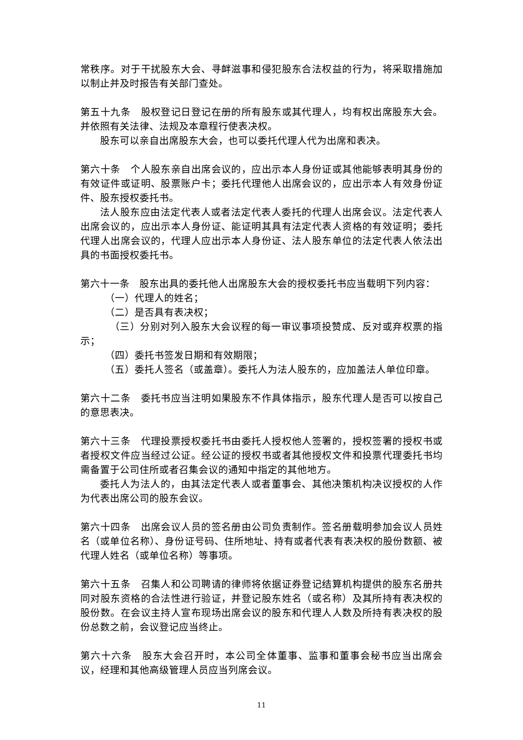常秩序。对于干扰股东大会、寻衅滋事和侵犯股东合法权益的行为，将采取措施加以制止并及时报告有关部门查处。
第五十九条　股权登记日登记在册的所有股东或其代理人，均有权出席股东大会。并依照有关法律、法规及本章程行使表决权。
股东可以亲自出席股东大会，也可以委托代理人代为出席和表决。
第六十条　个人股东亲自出席会议的，应出示本人身份证或其他能够表明其身份的有效证件或证明、股票账户卡；委托代理他人出席会议的，应出示本人有效身份证件、股东授权委托书。
法人股东应由法定代表人或者法定代表人委托的代理人出席会议。法定代表人出席会议的，应出示本人身份证、能证明其具有法定代表人资格的有效证明；委托代理人出席会议的，代理人应出示本人身份证、法人股东单位的法定代表人依法出具的书面授权委托书。
第六十一条　股东出具的委托他人出席股东大会的授权委托书应当载明下列内容：
（一）代理人的姓名；
（二）是否具有表决权；
 （三）分别对列入股东大会议程的每一审议事项投赞成、反对或弃权票的指示；
（四）委托书签发日期和有效期限；
（五）委托人签名（或盖章）。委托人为法人股东的，应加盖法人单位印章。
第六十二条　委托书应当注明如果股东不作具体指示，股东代理人是否可以按自己的意思表决。
第六十三条　代理投票授权委托书由委托人授权他人签署的，授权签署的授权书或者授权文件应当经过公证。经公证的授权书或者其他授权文件和投票代理委托书均需备置于公司住所或者召集会议的通知中指定的其他地方。
委托人为法人的，由其法定代表人或者董事会、其他决策机构决议授权的人作为代表出席公司的股东会议。
第六十四条　出席会议人员的签名册由公司负责制作。签名册载明参加会议人员姓名（或单位名称）、身份证号码、住所地址、持有或者代表有表决权的股份数额、被代理人姓名（或单位名称）等事项。
第六十五条　召集人和公司聘请的律师将依据证券登记结算机构提供的股东名册共同对股东资格的合法性进行验证，并登记股东姓名（或名称）及其所持有表决权的股份数。在会议主持人宣布现场出席会议的股东和代理人人数及所持有表决权的股份总数之前，会议登记应当终止。
第六十六条　股东大会召开时，本公司全体董事、监事和董事会秘书应当出席会议，经理和其他高级管理人员应当列席会议。
11